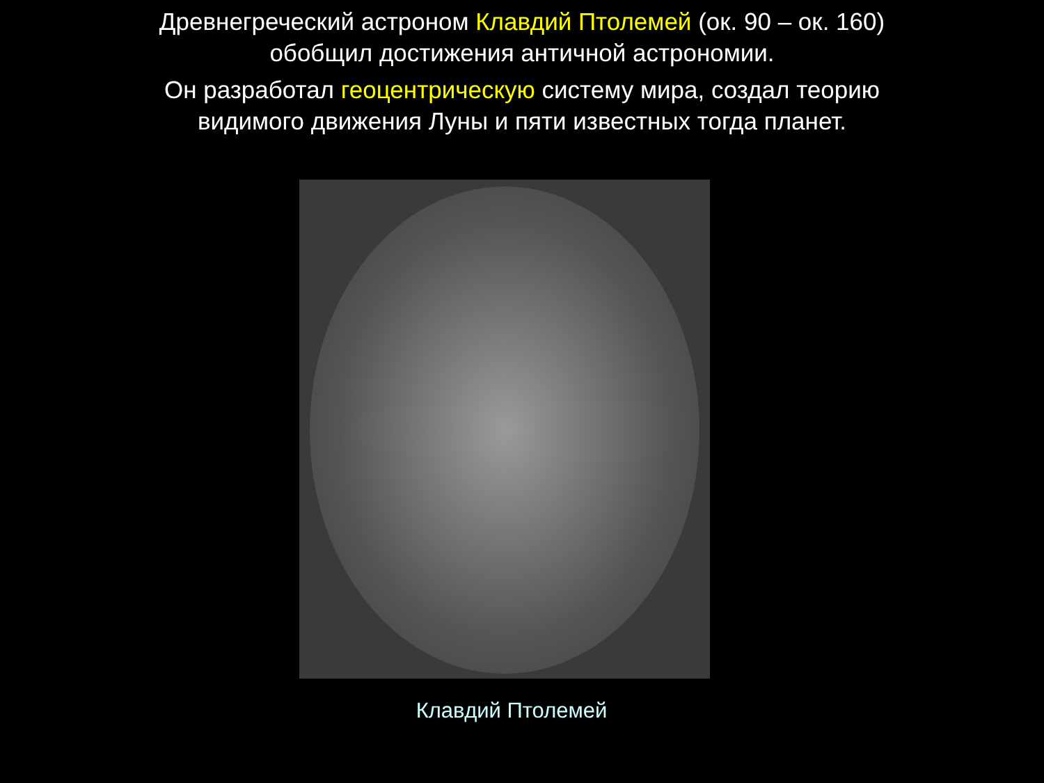Древнегреческий астроном Клавдий Птолемей (ок. 90 – ок. 160)
обобщил достижения античной астрономии.
Он разработал геоцентрическую систему мира, создал теорию
видимого движения Луны и пяти известных тогда планет.
Клавдий Птолемей